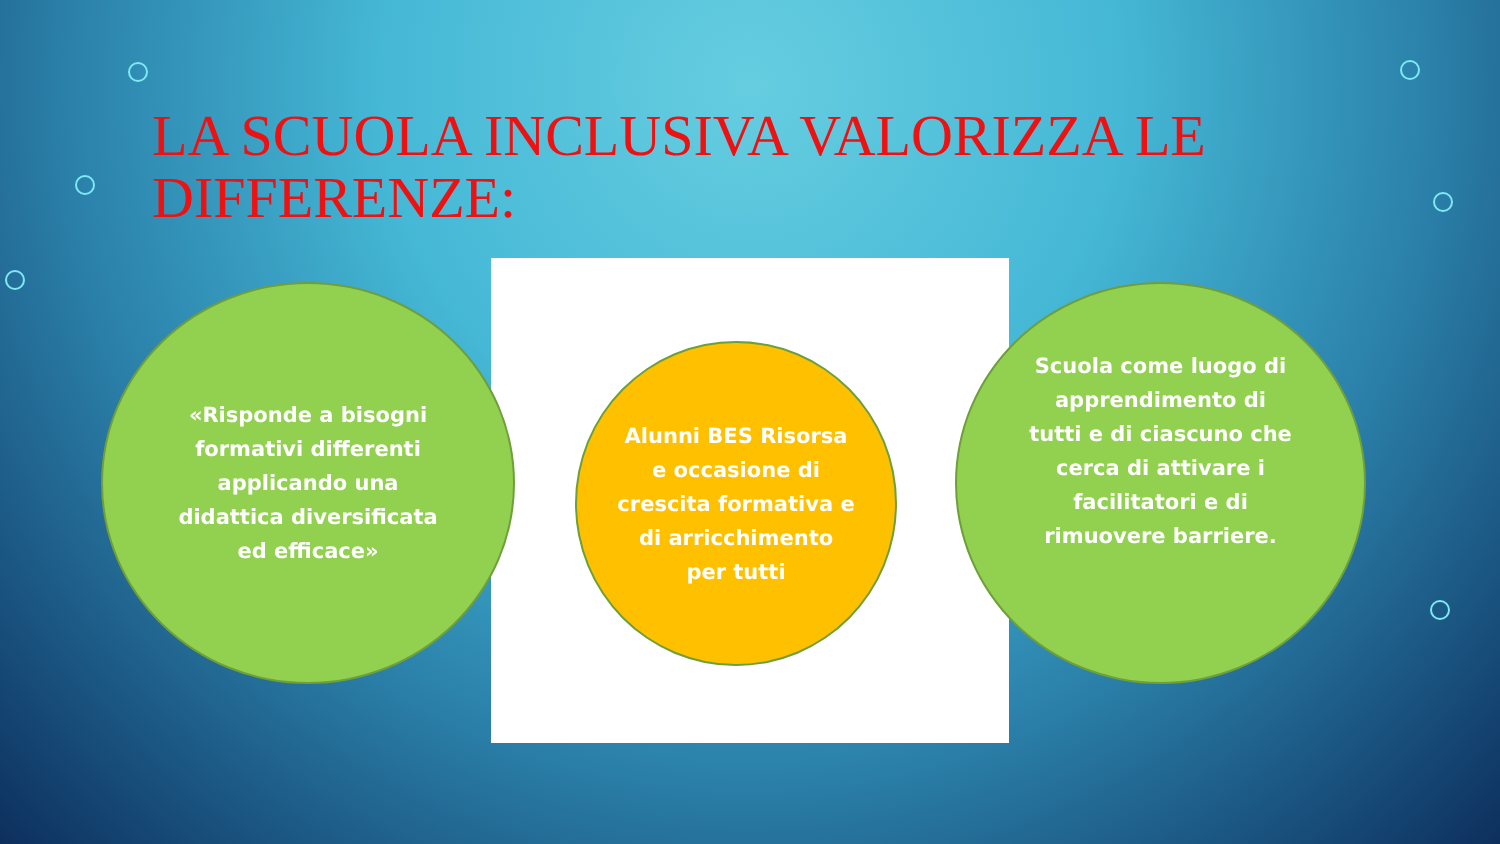LA SCUOLA INCLUSIVA VALORIZZA LE DIFFERENZE:
«Risponde a bisogni formativi differenti applicando una didattica diversificata ed efficace»
Alunni BES Risorsa e occasione di crescita formativa e di arricchimento per tutti
Scuola come luogo di apprendimento di tutti e di ciascuno che cerca di attivare i facilitatori e di rimuovere barriere.